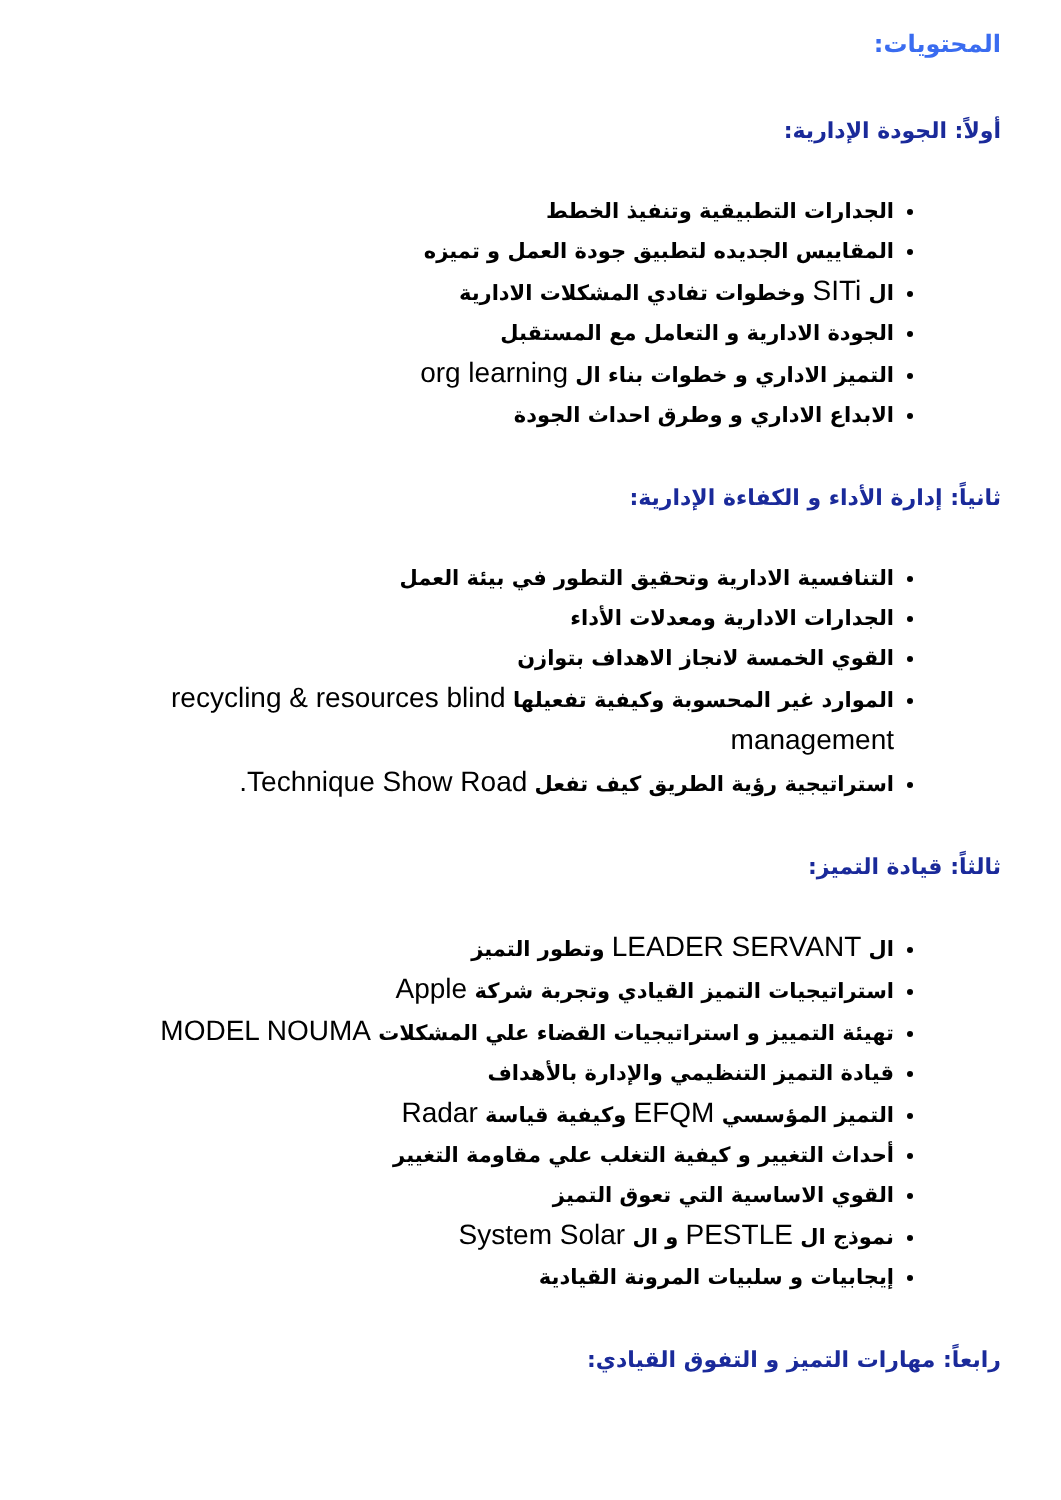المحتويات:
أولاً: الجودة الإدارية:
الجدارات التطبيقية وتنفيذ الخطط
المقاييس الجديده لتطبيق جودة العمل و تميزه
ال SITi وخطوات تفادي المشكلات الادارية
الجودة الادارية و التعامل مع المستقبل
التميز الاداري و خطوات بناء ال org learning
الابداع الاداري و وطرق احداث الجودة
ثانياً: إدارة الأداء و الكفاءة الإدارية:
التنافسية الادارية وتحقيق التطور في بيئة العمل
الجدارات الادارية ومعدلات الأداء
القوي الخمسة لانجاز الاهداف بتوازن
الموارد غير المحسوبة وكيفية تفعيلها recycling & resources blind management
استراتيجية رؤية الطريق كيف تفعل Technique Show Road.
ثالثاً: قيادة التميز:
ال LEADER SERVANT وتطور التميز
استراتيجيات التميز القيادي وتجربة شركة Apple
تهيئة التمييز و استراتيجيات القضاء علي المشكلات MODEL NOUMA
قيادة التميز التنظيمي والإدارة بالأهداف
التميز المؤسسي EFQM وكيفية قياسة Radar
أحداث التغيير و كيفية التغلب علي مقاومة التغيير
القوي الاساسية التي تعوق التميز
نموذج ال PESTLE و ال System Solar
إيجابيات و سلبيات المرونة القيادية
رابعاً: مهارات التميز و التفوق القيادي: